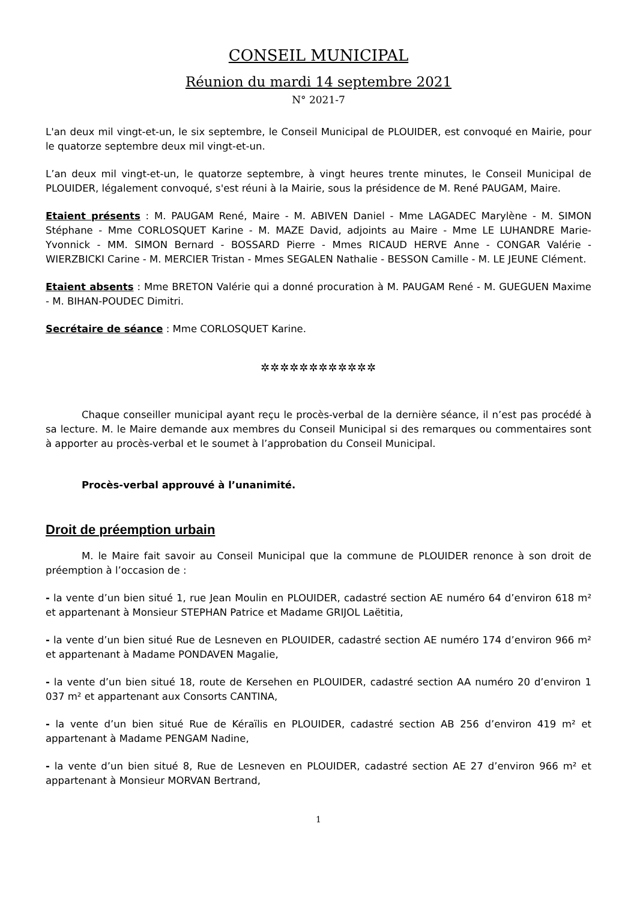CONSEIL MUNICIPAL
Réunion du mardi 14 septembre 2021
N° 2021-7
L'an deux mil vingt-et-un, le six septembre, le Conseil Municipal de PLOUIDER, est convoqué en Mairie, pour le quatorze septembre deux mil vingt-et-un.
L’an deux mil vingt-et-un, le quatorze septembre, à vingt heures trente minutes, le Conseil Municipal de PLOUIDER, légalement convoqué, s'est réuni à la Mairie, sous la présidence de M. René PAUGAM, Maire.
Etaient présents : M. PAUGAM René, Maire - M. ABIVEN Daniel - Mme LAGADEC Marylène - M. SIMON Stéphane - Mme CORLOSQUET Karine - M. MAZE David, adjoints au Maire - Mme LE LUHANDRE Marie-Yvonnick - MM. SIMON Bernard - BOSSARD Pierre - Mmes RICAUD HERVE Anne - CONGAR Valérie - WIERZBICKI Carine - M. MERCIER Tristan - Mmes SEGALEN Nathalie - BESSON Camille - M. LE JEUNE Clément.
Etaient absents : Mme BRETON Valérie qui a donné procuration à M. PAUGAM René - M. GUEGUEN Maxime - M. BIHAN-POUDEC Dimitri.
Secrétaire de séance : Mme CORLOSQUET Karine.
✲✲✲✲✲✲✲✲✲✲✲✲
Chaque conseiller municipal ayant reçu le procès-verbal de la dernière séance, il n’est pas procédé à sa lecture. M. le Maire demande aux membres du Conseil Municipal si des remarques ou commentaires sont à apporter au procès-verbal et le soumet à l’approbation du Conseil Municipal.
Procès-verbal approuvé à l’unanimité.
Droit de préemption urbain
M. le Maire fait savoir au Conseil Municipal que la commune de PLOUIDER renonce à son droit de préemption à l’occasion de :
- la vente d’un bien situé 1, rue Jean Moulin en PLOUIDER, cadastré section AE numéro 64 d’environ 618 m² et appartenant à Monsieur STEPHAN Patrice et Madame GRIJOL Laëtitia,
- la vente d’un bien situé Rue de Lesneven en PLOUIDER, cadastré section AE numéro 174 d’environ 966 m² et appartenant à Madame PONDAVEN Magalie,
- la vente d’un bien situé 18, route de Kersehen en PLOUIDER, cadastré section AA numéro 20 d’environ 1 037 m² et appartenant aux Consorts CANTINA,
- la vente d’un bien situé Rue de Kéraïlis en PLOUIDER, cadastré section AB 256 d’environ 419 m² et appartenant à Madame PENGAM Nadine,
- la vente d’un bien situé 8, Rue de Lesneven en PLOUIDER, cadastré section AE 27 d’environ 966 m² et appartenant à Monsieur MORVAN Bertrand,
1